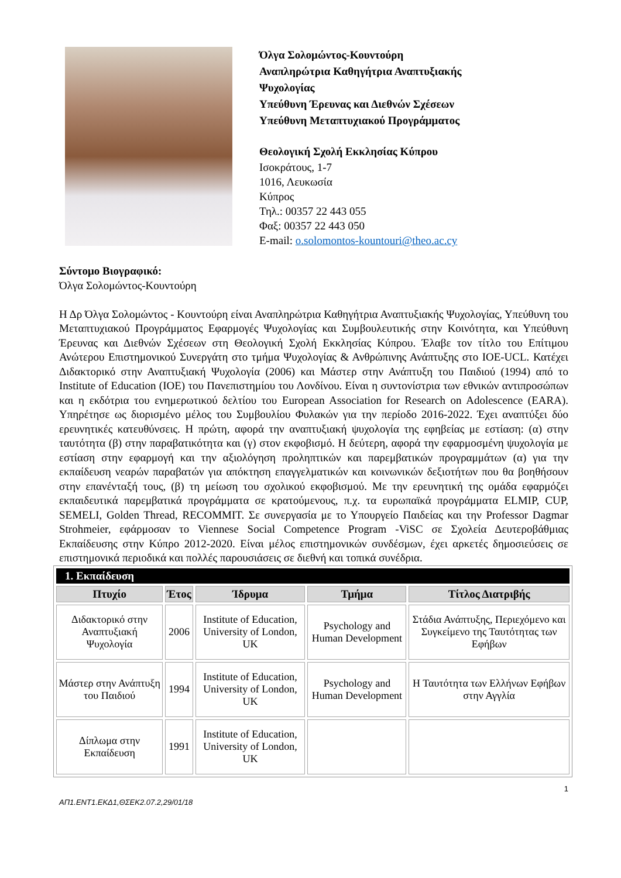Όλγα Σολομώντος-Κουντούρη
Αναπληρώτρια Καθηγήτρια Αναπτυξιακής
Ψυχολογίας
Υπεύθυνη Έρευνας και Διεθνών Σχέσεων
Υπεύθυνη Μεταπτυχιακού Προγράμματος
Θεολογική Σχολή Εκκλησίας Κύπρου
Ισοκράτους, 1-7
1016, Λευκωσία
Κύπρος
Τηλ.: 00357 22 443 055
Φαξ: 00357 22 443 050
E-mail: o.solomontos-kountouri@theo.ac.cy
Σύντομο Βιογραφικό:
Όλγα Σολομώντος-Κουντούρη
Η Δρ Όλγα Σολομώντος - Κουντούρη είναι Αναπληρώτρια Καθηγήτρια Αναπτυξιακής Ψυχολογίας, Υπεύθυνη του Μεταπτυχιακού Προγράμματος Εφαρμογές Ψυχολογίας και Συμβουλευτικής στην Κοινότητα, και Υπεύθυνη Έρευνας και Διεθνών Σχέσεων στη Θεολογική Σχολή Εκκλησίας Κύπρου. Έλαβε τον τίτλο του Επίτιμου Ανώτερου Επιστημονικού Συνεργάτη στο τμήμα Ψυχολογίας & Ανθρώπινης Ανάπτυξης στο IOE-UCL. Κατέχει Διδακτορικό στην Αναπτυξιακή Ψυχολογία (2006) και Μάστερ στην Ανάπτυξη του Παιδιού (1994) από το Institute of Education (IOE) του Πανεπιστημίου του Λονδίνου. Είναι η συντονίστρια των εθνικών αντιπροσώπων και η εκδότρια του ενημερωτικού δελτίου του European Association for Research on Adolescence (EARA). Υπηρέτησε ως διορισμένο μέλος του Συμβουλίου Φυλακών για την περίοδο 2016-2022. Έχει αναπτύξει δύο ερευνητικές κατευθύνσεις. Η πρώτη, αφορά την αναπτυξιακή ψυχολογία της εφηβείας με εστίαση: (α) στην ταυτότητα (β) στην παραβατικότητα και (γ) στον εκφοβισμό. Η δεύτερη, αφορά την εφαρμοσμένη ψυχολογία με εστίαση στην εφαρμογή και την αξιολόγηση προληπτικών και παρεμβατικών προγραμμάτων (α) για την εκπαίδευση νεαρών παραβατών για απόκτηση επαγγελματικών και κοινωνικών δεξιοτήτων που θα βοηθήσουν στην επανένταξή τους, (β) τη μείωση του σχολικού εκφοβισμού. Με την ερευνητική της ομάδα εφαρμόζει εκπαιδευτικά παρεμβατικά προγράμματα σε κρατούμενους, π.χ. τα ευρωπαϊκά προγράμματα ELMIP, CUP, SEMELI, Golden Thread, RECOMMIT. Σε συνεργασία με το Υπουργείο Παιδείας και την Professor Dagmar Strohmeier, εφάρμοσαν το Viennese Social Competence Program -ViSC σε Σχολεία Δευτεροβάθμιας Εκπαίδευσης στην Κύπρο 2012-2020. Είναι μέλος επιστημονικών συνδέσμων, έχει αρκετές δημοσιεύσεις σε επιστημονικά περιοδικά και πολλές παρουσιάσεις σε διεθνή και τοπικά συνέδρια.
| 1. Εκπαίδευση | | | | |
| Πτυχίο | Έτος | Ίδρυμα | Τμήμα | Τίτλος Διατριβής |
| Διδακτορικό στην Αναπτυξιακή Ψυχολογία | 2006 | Institute of Education, University of London, UK | Psychology and Human Development | Στάδια Ανάπτυξης, Περιεχόμενο και Συγκείμενο της Ταυτότητας των Εφήβων |
| Μάστερ στην Ανάπτυξη του Παιδιού | 1994 | Institute of Education, University of London, UK | Psychology and Human Development | Η Ταυτότητα των Ελλήνων Εφήβων στην Αγγλία |
| Δίπλωμα στην Εκπαίδευση | 1991 | Institute of Education, University of London, UK | | |
1
ΑΠ1.ΕΝΤ1.ΕΚΔ1,ΘΣΕΚ2.07.2,29/01/18